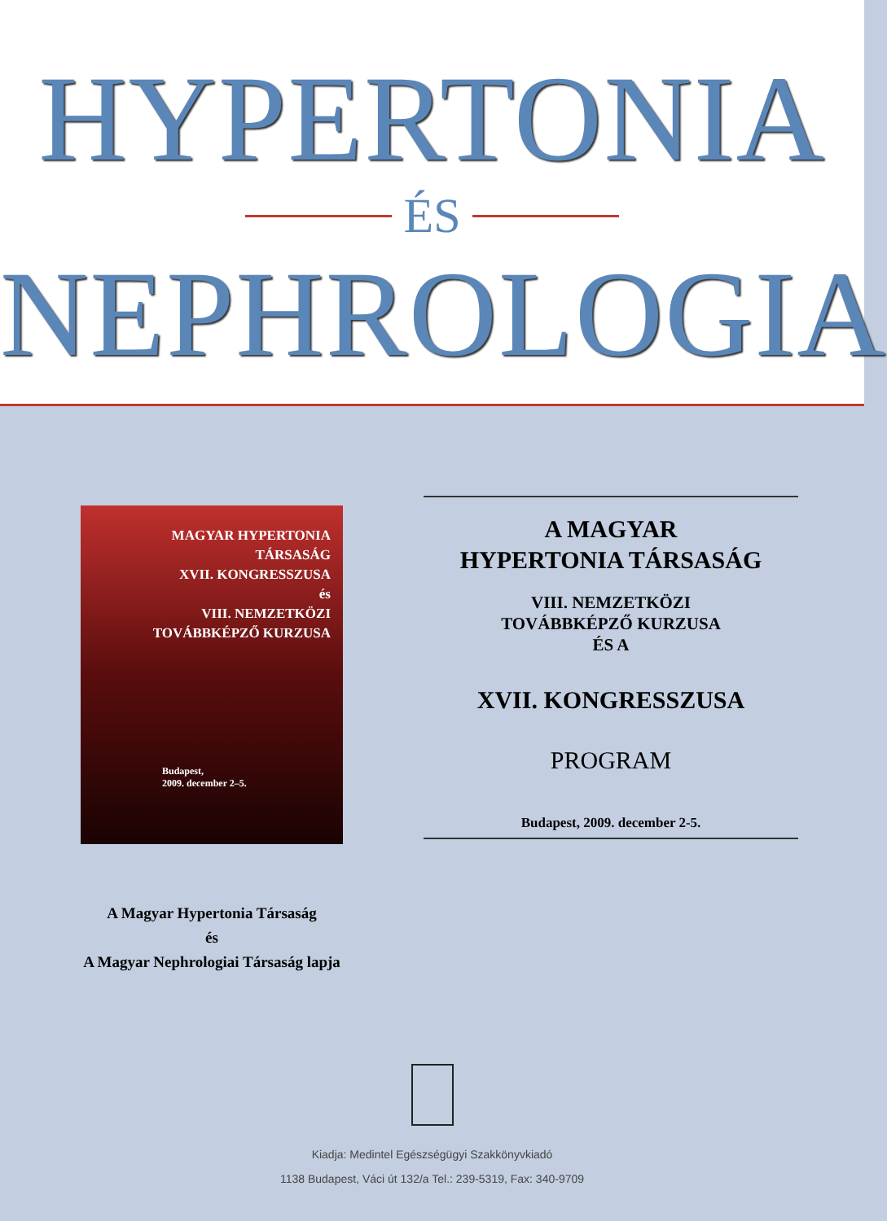HYPERTONIA
ÉS
NEPHROLOGIA
MAGYAR HYPERTONIA
TÁRSASÁG
XVII. KONGRESSZUSA
és
VIII. NEMZETKÖZI
TOVÁBBKÉPZŐ KURZUSA
Budapest,
2009. december 2–5.
A Magyar Hypertonia Társaság
és
A Magyar Nephrologiai Társaság lapja
A MAGYAR
HYPERTONIA TÁRSASÁG
VIII. NEMZETKÖZI
TOVÁBBKÉPZŐ KURZUSA
ÉS A
XVII. KONGRESSZUSA
PROGRAM
Budapest, 2009. december 2-5.
Kiadja: Medintel Egészségügyi Szakkönyvkiadó
1138 Budapest, Váci út 132/a Tel.: 239-5319, Fax: 340-9709